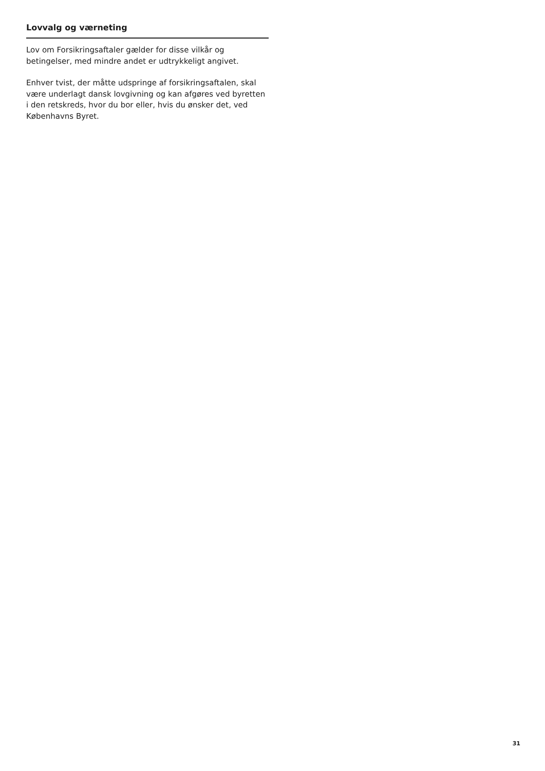Lovvalg og værneting
Lov om Forsikringsaftaler gælder for disse vilkår og betingelser, med mindre andet er udtrykkeligt angivet.
Enhver tvist, der måtte udspringe af forsikringsaftalen, skal være underlagt dansk lovgivning og kan afgøres ved byretten i den retskreds, hvor du bor eller, hvis du ønsker det, ved Københavns Byret.
31